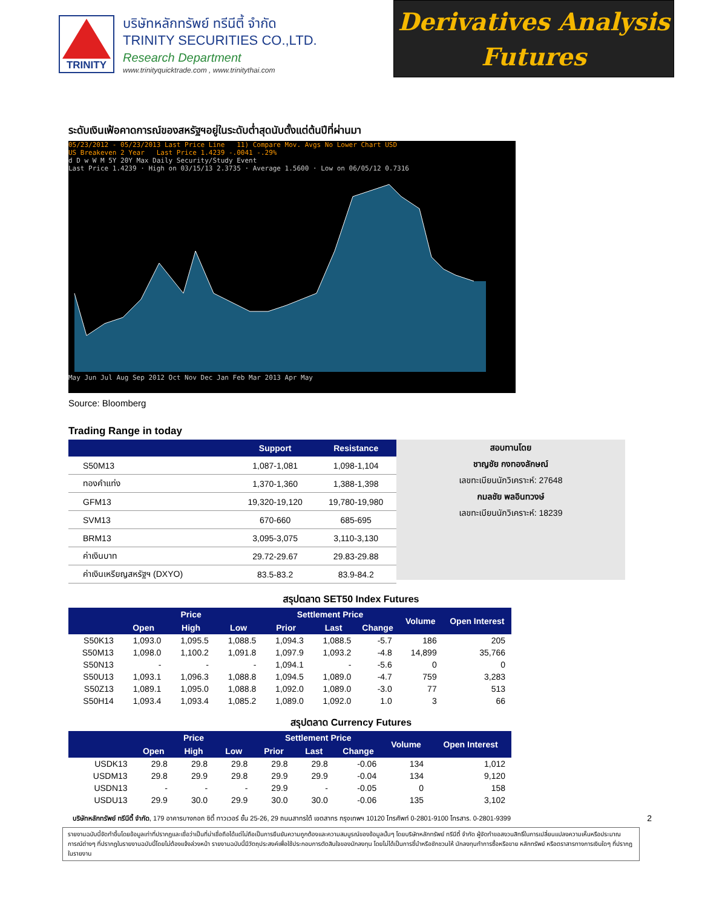TRINITY
บริษัทหลักทรัพย์ ทรีนีตี้ จำกัด
TRINITY SECURITIES CO.,LTD.
Research Department
www.trinityquicktrade.com , www.trinitythai.com
Derivatives Analysis
Futures
ระดับเงินเฟ้อคาดการณ์ของสหรัฐฯอยู่ในระดับต่ำสุดนับตั้งแต่ต้นปีที่ผ่านมา
05/23/2012 - 05/23/2013 Last Price Line 11) Compare Mov. Avgs No Lower Chart USD
US Breakeven 2 Year Last Price 1.4239 -.0041 -.29%
d D w W M 5Y 20Y Max Daily Security/Study Event
Last Price 1.4239 · High on 03/15/13 2.3735 · Average 1.5600 · Low on 06/05/12 0.7316
May Jun Jul Aug Sep 2012 Oct Nov Dec Jan Feb Mar 2013 Apr May
Source: Bloomberg
Trading Range in today
| | Support | Resistance |
| --- | --- | --- |
| S50M13 | 1,087-1,081 | 1,098-1,104 |
| ทองคำแท่ง | 1,370-1,360 | 1,388-1,398 |
| GFM13 | 19,320-19,120 | 19,780-19,980 |
| SVM13 | 670-660 | 685-695 |
| BRM13 | 3,095-3,075 | 3,110-3,130 |
| ค่าเงินบาท | 29.72-29.67 | 29.83-29.88 |
| ค่าเงินเหรียญสหรัฐฯ (DXYO) | 83.5-83.2 | 83.9-84.2 |
สอบทานโดย
ชาญชัย กงทองลักษณ์
เลขทะเบียนนักวิเคราะห์: 27648
กมลชัย พลอินทวงษ์
เลขทะเบียนนักวิเคราะห์: 18239
สรุปตลาด SET50 Index Futures
| | Price | | | Settlement Price | | | Volume | Open Interest |
| --- | --- | --- | --- | --- | --- | --- | --- | --- |
| | Open | High | Low | Prior | Last | Change | | |
| S50K13 | 1,093.0 | 1,095.5 | 1,088.5 | 1,094.3 | 1,088.5 | -5.7 | 186 | 205 |
| S50M13 | 1,098.0 | 1,100.2 | 1,091.8 | 1,097.9 | 1,093.2 | -4.8 | 14,899 | 35,766 |
| S50N13 | - | - | - | 1,094.1 | - | -5.6 | 0 | 0 |
| S50U13 | 1,093.1 | 1,096.3 | 1,088.8 | 1,094.5 | 1,089.0 | -4.7 | 759 | 3,283 |
| S50Z13 | 1,089.1 | 1,095.0 | 1,088.8 | 1,092.0 | 1,089.0 | -3.0 | 77 | 513 |
| S50H14 | 1,093.4 | 1,093.4 | 1,085.2 | 1,089.0 | 1,092.0 | 1.0 | 3 | 66 |
สรุปตลาด Currency Futures
| | Price | | | Settlement Price | | | Volume | Open Interest |
| --- | --- | --- | --- | --- | --- | --- | --- | --- |
| | Open | High | Low | Prior | Last | Change | | |
| USDK13 | 29.8 | 29.8 | 29.8 | 29.8 | 29.8 | -0.06 | 134 | 1,012 |
| USDM13 | 29.8 | 29.9 | 29.8 | 29.9 | 29.9 | -0.04 | 134 | 9,120 |
| USDN13 | - | - | - | 29.9 | - | -0.05 | 0 | 158 |
| USDU13 | 29.9 | 30.0 | 29.9 | 30.0 | 30.0 | -0.06 | 135 | 3,102 |
บริษัทหลักทรัพย์ ทรีนีตี้ จำกัด, 179 อาคารบางกอก ซิตี้ ทาวเวอร์ ชั้น 25-26, 29 ถนนสาทรใต้ เขตสาทร กรุงเทพฯ 10120 โทรศัพท์ 0-2801-9100 โทรสาร. 0-2801-9399 2
รายงานฉบับนี้จัดทำขึ้นโดยข้อมูลเท่าที่ปรากฏและเชื่อว่าเป็นที่น่าเชื่อถือได้แต่ไม่ถือเป็นการยืนยันความถูกต้องและความสมบูรณ์ของข้อมูลนั้นๆ โดยบริษัทหลักทรัพย์ ทรีนีตี้ จำกัด ผู้จัดทำขอสงวนสิทธิ์ในการเปลี่ยนแปลงความเห็นหรือประมาณการณ์ต่างๆ ที่ปรากฏในรายงานฉบับนี้โดยไม่ต้องแจ้งล่วงหน้า รายงานฉบับนี้มีวัตถุประสงค์เพื่อใช้ประกอบการตัดสินใจของนักลงทุน โดยไม่ได้เป็นการชี้นำหรือชักชวนให้ นักลงทุนทำการซื้อหรือขาย หลักทรัพย์ หรือตราสารทางการเงินใดๆ ที่ปรากฏในรายงาน